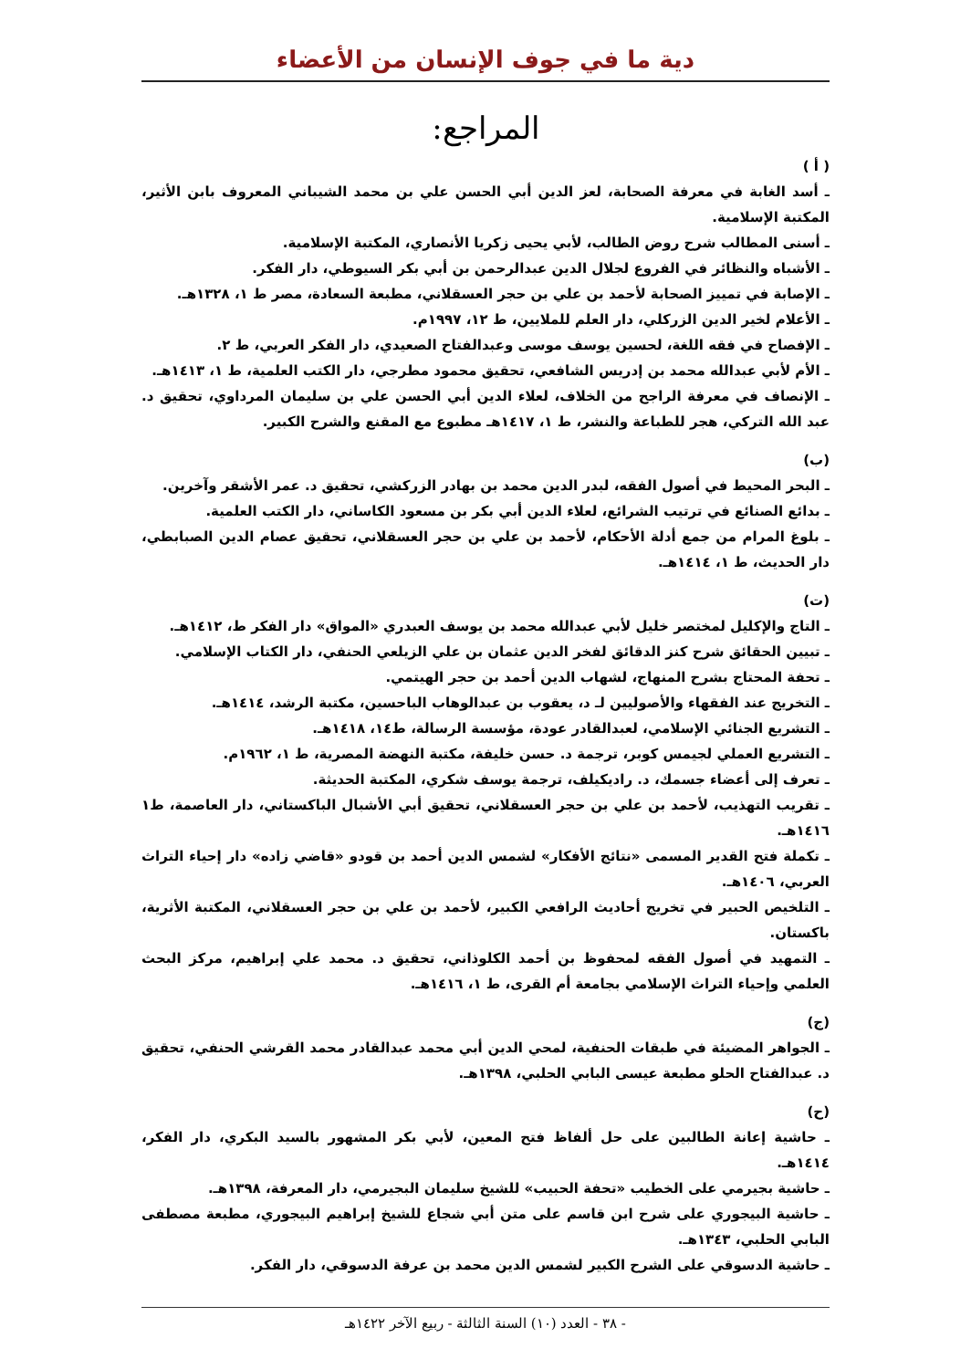دية ما في جوف الإنسان من الأعضاء
المراجع:
( أ )
ـ أسد الغابة في معرفة الصحابة، لعز الدين أبي الحسن علي بن محمد الشيباني المعروف بابن الأثير، المكتبة الإسلامية.
ـ أسنى المطالب شرح روض الطالب، لأبي يحيى زكريا الأنصاري، المكتبة الإسلامية.
ـ الأشباه والنظائر في الفروع لجلال الدين عبدالرحمن بن أبي بكر السيوطي، دار الفكر.
ـ الإصابة في تمييز الصحابة لأحمد بن علي بن حجر العسقلاني، مطبعة السعادة، مصر ط ١، ١٣٢٨هـ.
ـ الأعلام لخير الدين الزركلي، دار العلم للملايين، ط ١٢، ١٩٩٧م.
ـ الإفصاح في فقه اللغة، لحسين يوسف موسى وعبدالفتاح الصعيدي، دار الفكر العربي، ط ٢.
ـ الأم لأبي عبدالله محمد بن إدريس الشافعي، تحقيق محمود مطرجي، دار الكتب العلمية، ط ١، ١٤١٣هـ.
ـ الإنصاف في معرفة الراجح من الخلاف، لعلاء الدين أبي الحسن علي بن سليمان المرداوي، تحقيق د. عبد الله التركي، هجر للطباعة والنشر، ط ١، ١٤١٧هـ مطبوع مع المقنع والشرح الكبير.
(ب)
ـ البحر المحيط في أصول الفقه، لبدر الدين محمد بن بهادر الزركشي، تحقيق د. عمر الأشقر وآخرين.
ـ بدائع الصنائع في ترتيب الشرائع، لعلاء الدين أبي بكر بن مسعود الكاساني، دار الكتب العلمية.
ـ بلوغ المرام من جمع أدلة الأحكام، لأحمد بن علي بن حجر العسقلاني، تحقيق عصام الدين الصبابطي، دار الحديث، ط ١، ١٤١٤هـ.
(ت)
ـ التاج والإكليل لمختصر خليل لأبي عبدالله محمد بن يوسف العبدري «المواق» دار الفكر ط، ١٤١٢هـ.
ـ تبيين الحقائق شرح كنز الدقائق لفخر الدين عثمان بن علي الزيلعي الحنفي، دار الكتاب الإسلامي.
ـ تحفة المحتاج بشرح المنهاج، لشهاب الدين أحمد بن حجر الهيتمي.
ـ التخريج عند الفقهاء والأصوليين لـ د، يعقوب بن عبدالوهاب الباحسين، مكتبة الرشد، ١٤١٤هـ.
ـ التشريع الجنائي الإسلامي، لعبدالقادر عودة، مؤسسة الرسالة، ط١٤، ١٤١٨هـ.
ـ التشريع العملي لجيمس كوبر، ترجمة د. حسن خليفة، مكتبة النهضة المصرية، ط ١، ١٩٦٢م.
ـ تعرف إلى أعضاء جسمك، د. راديكيلف، ترجمة يوسف شكري، المكتبة الحديثة.
ـ تقريب التهذيب، لأحمد بن علي بن حجر العسقلاني، تحقيق أبي الأشبال الباكستاني، دار العاصمة، ط١ ١٤١٦هـ.
ـ تكملة فتح القدير المسمى «نتائج الأفكار» لشمس الدين أحمد بن قودو «قاضي زاده» دار إحياء التراث العربي، ١٤٠٦هـ.
ـ التلخيص الحبير في تخريج أحاديث الرافعي الكبير، لأحمد بن علي بن حجر العسقلاني، المكتبة الأثرية، باكستان.
ـ التمهيد في أصول الفقه لمحفوظ بن أحمد الكلوذاني، تحقيق د. محمد علي إبراهيم، مركز البحث العلمي وإحياء التراث الإسلامي بجامعة أم القرى، ط ١، ١٤١٦هـ.
(ج)
ـ الجواهر المضيئة في طبقات الحنفية، لمحي الدين أبي محمد عبدالقادر محمد القرشي الحنفي، تحقيق د. عبدالفتاح الحلو مطبعة عيسى البابي الحلبي، ١٣٩٨هـ.
(ح)
ـ حاشية إعانة الطالبين على حل ألفاظ فتح المعين، لأبي بكر المشهور بالسيد البكري، دار الفكر، ١٤١٤هـ.
ـ حاشية بجيرمي على الخطيب «تحفة الحبيب» للشيخ سليمان البجيرمي، دار المعرفة، ١٣٩٨هـ.
ـ حاشية البيجوري على شرح ابن قاسم على متن أبي شجاع للشيخ إبراهيم البيجوري، مطبعة مصطفى البابي الحلبي، ١٣٤٣هـ.
ـ حاشية الدسوقي على الشرح الكبير لشمس الدين محمد بن عرفة الدسوقي، دار الفكر.
- ٣٨ - العدد (١٠) السنة الثالثة - ربيع الآخر ١٤٢٢هـ